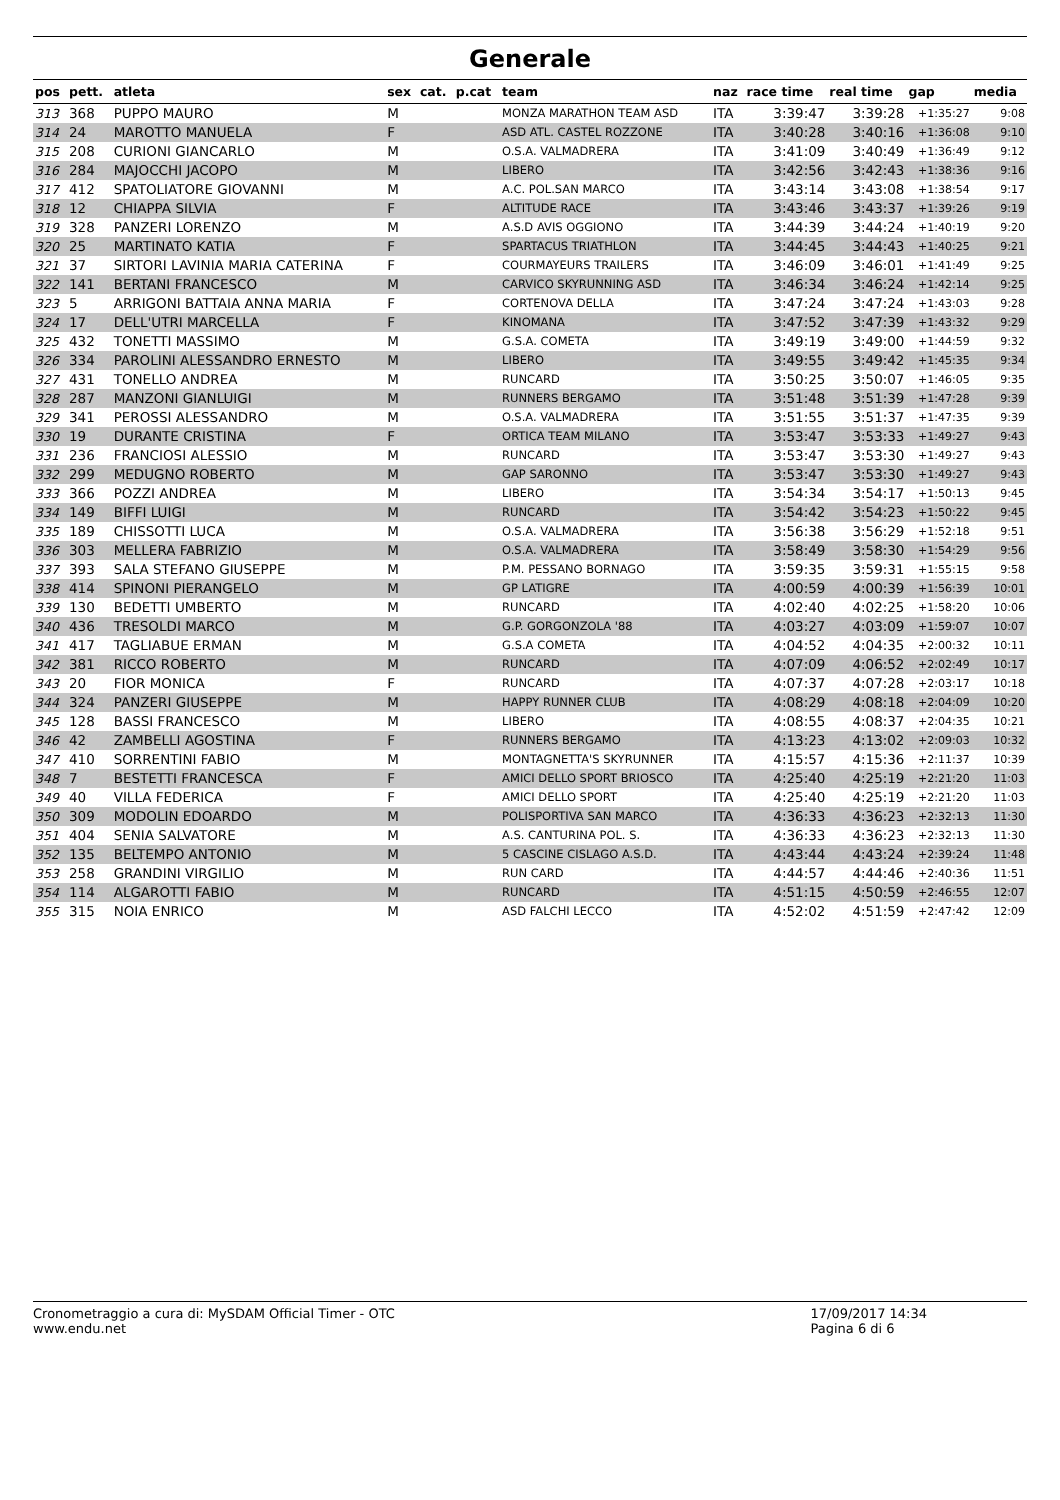Generale
| pos | pett. | atleta | sex | cat. | p.cat | team | naz | race time | real time | gap | media |
| --- | --- | --- | --- | --- | --- | --- | --- | --- | --- | --- | --- |
| 313 | 368 | PUPPO MAURO | M | | | MONZA MARATHON TEAM ASD | ITA | 3:39:47 | 3:39:28 | +1:35:27 | 9:08 |
| 314 | 24 | MAROTTO MANUELA | F | | | ASD ATL. CASTEL ROZZONE | ITA | 3:40:28 | 3:40:16 | +1:36:08 | 9:10 |
| 315 | 208 | CURIONI GIANCARLO | M | | | O.S.A. VALMADRERA | ITA | 3:41:09 | 3:40:49 | +1:36:49 | 9:12 |
| 316 | 284 | MAJOCCHI JACOPO | M | | | LIBERO | ITA | 3:42:56 | 3:42:43 | +1:38:36 | 9:16 |
| 317 | 412 | SPATOLIATORE GIOVANNI | M | | | A.C. POL.SAN MARCO | ITA | 3:43:14 | 3:43:08 | +1:38:54 | 9:17 |
| 318 | 12 | CHIAPPA SILVIA | F | | | ALTITUDE RACE | ITA | 3:43:46 | 3:43:37 | +1:39:26 | 9:19 |
| 319 | 328 | PANZERI LORENZO | M | | | A.S.D AVIS OGGIONO | ITA | 3:44:39 | 3:44:24 | +1:40:19 | 9:20 |
| 320 | 25 | MARTINATO KATIA | F | | | SPARTACUS TRIATHLON | ITA | 3:44:45 | 3:44:43 | +1:40:25 | 9:21 |
| 321 | 37 | SIRTORI LAVINIA MARIA CATERINA | F | | | COURMAYEURS TRAILERS | ITA | 3:46:09 | 3:46:01 | +1:41:49 | 9:25 |
| 322 | 141 | BERTANI FRANCESCO | M | | | CARVICO SKYRUNNING ASD | ITA | 3:46:34 | 3:46:24 | +1:42:14 | 9:25 |
| 323 | 5 | ARRIGONI BATTAIA ANNA MARIA | F | | | CORTENOVA DELLA | ITA | 3:47:24 | 3:47:24 | +1:43:03 | 9:28 |
| 324 | 17 | DELL'UTRI MARCELLA | F | | | KINOMANA | ITA | 3:47:52 | 3:47:39 | +1:43:32 | 9:29 |
| 325 | 432 | TONETTI MASSIMO | M | | | G.S.A. COMETA | ITA | 3:49:19 | 3:49:00 | +1:44:59 | 9:32 |
| 326 | 334 | PAROLINI ALESSANDRO ERNESTO | M | | | LIBERO | ITA | 3:49:55 | 3:49:42 | +1:45:35 | 9:34 |
| 327 | 431 | TONELLO ANDREA | M | | | RUNCARD | ITA | 3:50:25 | 3:50:07 | +1:46:05 | 9:35 |
| 328 | 287 | MANZONI GIANLUIGI | M | | | RUNNERS BERGAMO | ITA | 3:51:48 | 3:51:39 | +1:47:28 | 9:39 |
| 329 | 341 | PEROSSI ALESSANDRO | M | | | O.S.A. VALMADRERA | ITA | 3:51:55 | 3:51:37 | +1:47:35 | 9:39 |
| 330 | 19 | DURANTE CRISTINA | F | | | ORTICA TEAM MILANO | ITA | 3:53:47 | 3:53:33 | +1:49:27 | 9:43 |
| 331 | 236 | FRANCIOSI ALESSIO | M | | | RUNCARD | ITA | 3:53:47 | 3:53:30 | +1:49:27 | 9:43 |
| 332 | 299 | MEDUGNO ROBERTO | M | | | GAP SARONNO | ITA | 3:53:47 | 3:53:30 | +1:49:27 | 9:43 |
| 333 | 366 | POZZI ANDREA | M | | | LIBERO | ITA | 3:54:34 | 3:54:17 | +1:50:13 | 9:45 |
| 334 | 149 | BIFFI LUIGI | M | | | RUNCARD | ITA | 3:54:42 | 3:54:23 | +1:50:22 | 9:45 |
| 335 | 189 | CHISSOTTI LUCA | M | | | O.S.A. VALMADRERA | ITA | 3:56:38 | 3:56:29 | +1:52:18 | 9:51 |
| 336 | 303 | MELLERA FABRIZIO | M | | | O.S.A. VALMADRERA | ITA | 3:58:49 | 3:58:30 | +1:54:29 | 9:56 |
| 337 | 393 | SALA STEFANO GIUSEPPE | M | | | P.M. PESSANO BORNAGO | ITA | 3:59:35 | 3:59:31 | +1:55:15 | 9:58 |
| 338 | 414 | SPINONI PIERANGELO | M | | | GP LATIGRE | ITA | 4:00:59 | 4:00:39 | +1:56:39 | 10:01 |
| 339 | 130 | BEDETTI UMBERTO | M | | | RUNCARD | ITA | 4:02:40 | 4:02:25 | +1:58:20 | 10:06 |
| 340 | 436 | TRESOLDI MARCO | M | | | G.P. GORGONZOLA '88 | ITA | 4:03:27 | 4:03:09 | +1:59:07 | 10:07 |
| 341 | 417 | TAGLIABUE ERMAN | M | | | G.S.A COMETA | ITA | 4:04:52 | 4:04:35 | +2:00:32 | 10:11 |
| 342 | 381 | RICCO ROBERTO | M | | | RUNCARD | ITA | 4:07:09 | 4:06:52 | +2:02:49 | 10:17 |
| 343 | 20 | FIOR MONICA | F | | | RUNCARD | ITA | 4:07:37 | 4:07:28 | +2:03:17 | 10:18 |
| 344 | 324 | PANZERI GIUSEPPE | M | | | HAPPY RUNNER CLUB | ITA | 4:08:29 | 4:08:18 | +2:04:09 | 10:20 |
| 345 | 128 | BASSI FRANCESCO | M | | | LIBERO | ITA | 4:08:55 | 4:08:37 | +2:04:35 | 10:21 |
| 346 | 42 | ZAMBELLI AGOSTINA | F | | | RUNNERS BERGAMO | ITA | 4:13:23 | 4:13:02 | +2:09:03 | 10:32 |
| 347 | 410 | SORRENTINI FABIO | M | | | MONTAGNETTA'S SKYRUNNER | ITA | 4:15:57 | 4:15:36 | +2:11:37 | 10:39 |
| 348 | 7 | BESTETTI FRANCESCA | F | | | AMICI DELLO SPORT BRIOSCO | ITA | 4:25:40 | 4:25:19 | +2:21:20 | 11:03 |
| 349 | 40 | VILLA FEDERICA | F | | | AMICI DELLO SPORT | ITA | 4:25:40 | 4:25:19 | +2:21:20 | 11:03 |
| 350 | 309 | MODOLIN EDOARDO | M | | | POLISPORTIVA SAN MARCO | ITA | 4:36:33 | 4:36:23 | +2:32:13 | 11:30 |
| 351 | 404 | SENIA SALVATORE | M | | | A.S. CANTURINA POL. S. | ITA | 4:36:33 | 4:36:23 | +2:32:13 | 11:30 |
| 352 | 135 | BELTEMPO ANTONIO | M | | | 5 CASCINE CISLAGO A.S.D. | ITA | 4:43:44 | 4:43:24 | +2:39:24 | 11:48 |
| 353 | 258 | GRANDINI VIRGILIO | M | | | RUN CARD | ITA | 4:44:57 | 4:44:46 | +2:40:36 | 11:51 |
| 354 | 114 | ALGAROTTI FABIO | M | | | RUNCARD | ITA | 4:51:15 | 4:50:59 | +2:46:55 | 12:07 |
| 355 | 315 | NOIA ENRICO | M | | | ASD FALCHI LECCO | ITA | 4:52:02 | 4:51:59 | +2:47:42 | 12:09 |
Cronometraggio a cura di: MySDAM Official Timer - OTC
www.endu.net
17/09/2017 14:34
Pagina 6 di 6